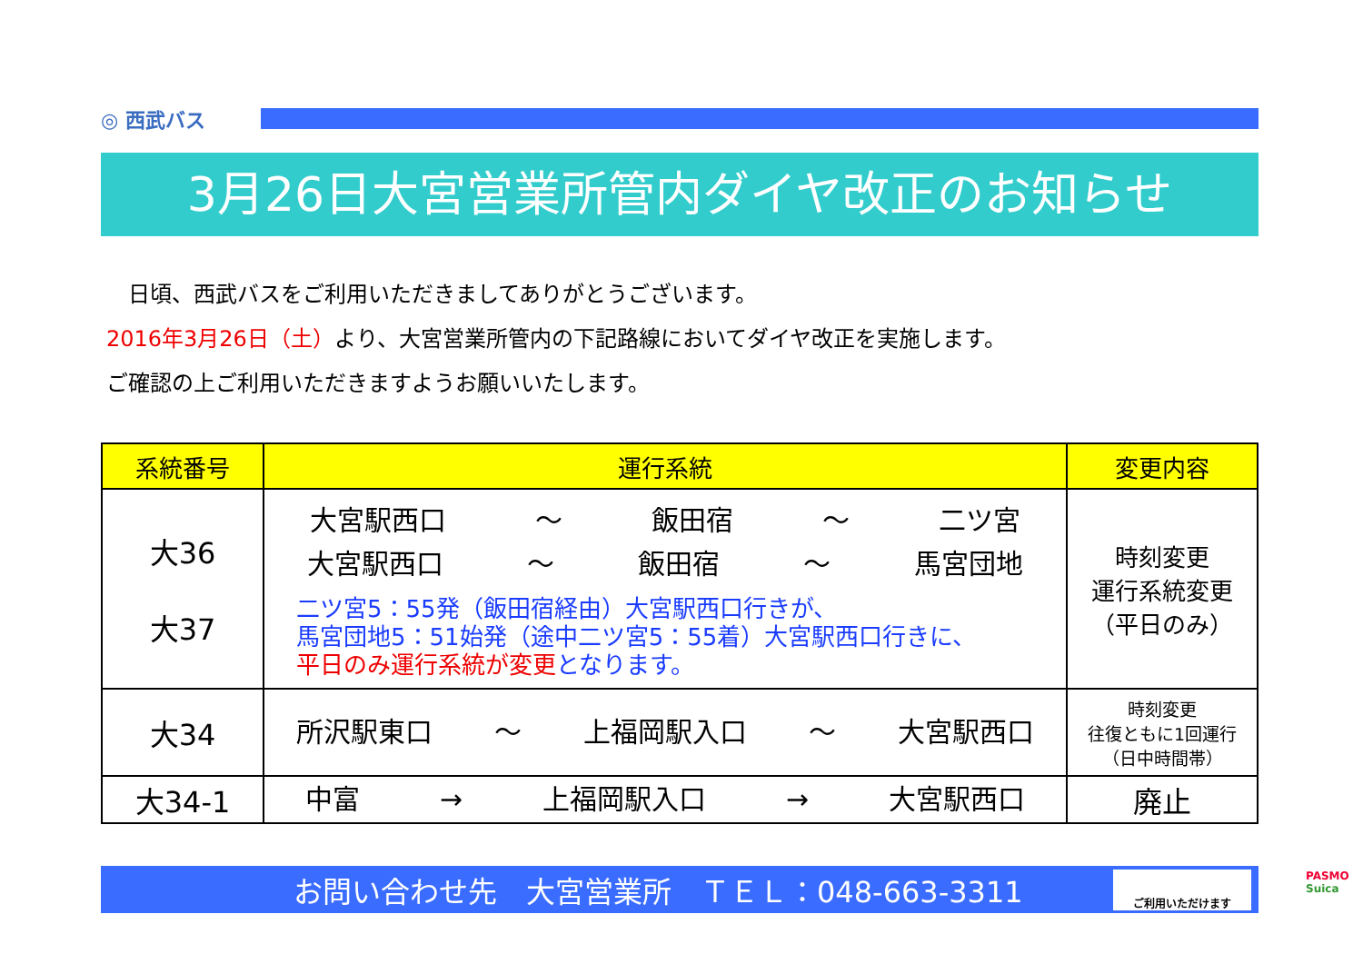◎ 西武バス
3月26日大宮営業所管内ダイヤ改正のお知らせ
　日頃、西武バスをご利用いただきましてありがとうございます。
2016年3月26日（土）より、大宮営業所管内の下記路線においてダイヤ改正を実施します。
ご確認の上ご利用いただきますようお願いいたします。
| 系統番号 | 運行系統 | 変更内容 |
| --- | --- | --- |
| 大36 大37 | 大宮駅西口 ～ 飯田宿 ～ 二ツ宮 大宮駅西口 ～ 飯田宿 ～ 馬宮団地 二ツ宮5：55発（飯田宿経由）大宮駅西口行きが、 馬宮団地5：51始発（途中二ツ宮5：55着）大宮駅西口行きに、 平日のみ運行系統が変更 となります。 | 時刻変更 運行系統変更 （平日のみ） |
| 大34 | 所沢駅東口 ～ 上福岡駅入口 ～ 大宮駅西口 | 時刻変更 往復ともに1回運行 （日中時間帯） |
| 大34-1 | 中富 → 上福岡駅入口 → 大宮駅西口 | 廃止 |
お問い合わせ先　大宮営業所　ＴＥＬ：048-663-3311
PASMO Suica
ご利用いただけます